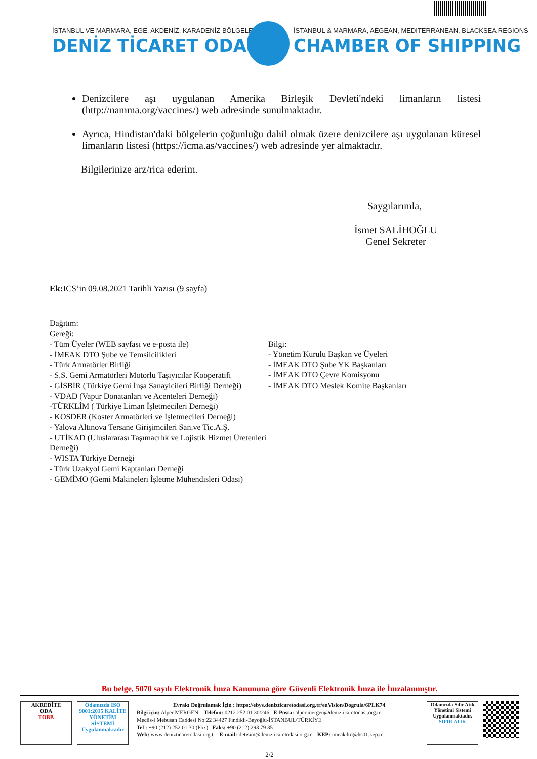İSTANBUL VE MARMARA, EGE, AKDENİZ, KARADENİZ BÖLGELERİ
İSTANBUL & MARMARA, AEGEAN, MEDITERRANEAN, BLACKSEA REGIONS
DENİZ TİCARET ODASI CHAMBER OF SHIPPING
Denizcilere aşı uygulanan Amerika Birleşik Devleti'ndeki limanların listesi (http://namma.org/vaccines/) web adresinde sunulmaktadır.
Ayrıca, Hindistan'daki bölgelerin çoğunluğu dahil olmak üzere denizcilere aşı uygulanan küresel limanların listesi (https://icma.as/vaccines/) web adresinde yer almaktadır.
Bilgilerinize arz/rica ederim.
Saygılarımla,
İsmet SALİHOĞLU
Genel Sekreter
Ek: ICS’in 09.08.2021 Tarihli Yazısı (9 sayfa)
Dağıtım:
Gereği:
- Tüm Üyeler (WEB sayfası ve e-posta ile)
- İMEAK DTO Şube ve Temsilcilikleri
- Türk Armatörler Birliği
- S.S. Gemi Armatörleri Motorlu Taşıyıcılar Kooperatifi
- GİSBİR (Türkiye Gemi İnşa Sanayicileri Birliği Derneği)
- VDAD (Vapur Donatanları ve Acenteleri Derneği)
-TÜRKLİM ( Türkiye Liman İşletmecileri Derneği)
- KOSDER (Koster Armatörleri ve İşletmecileri Derneği)
- Yalova Altınova Tersane Girişimcileri San.ve Tic.A.Ş.
- UTİKAD (Uluslararası Taşımacılık ve Lojistik Hizmet Üretenleri Derneği)
- WISTA Türkiye Derneği
- Türk Uzakyol Gemi Kaptanları Derneği
- GEMİMO (Gemi Makineleri İşletme Mühendisleri Odası)
Bilgi:
- Yönetim Kurulu Başkan ve Üyeleri
- İMEAK DTO Şube YK Başkanları
- İMEAK DTO Çevre Komisyonu
- İMEAK DTO Meslek Komite Başkanları
Bu belge, 5070 sayılı Elektronik İmza Kanununa göre Güvenli Elektronik İmza ile İmzalanmıştır.
AKREDİTE
ODA
TOBB
Odamızda ISO 9001:2015 KALİTE YÖNETİM SİSTEMİ Uygulanmaktadır
Evrakı Doğrulamak İçin : https://ebys.denizticaretodasi.org.tr/enVision/Dogrula/6PLK74
Bilgi için: Alper MERGEN Telefon: 0212 252 01 30/246 E-Posta: alper.mergen@denizticaretodasi.org.tr
Meclis-i Mebusan Caddesi No:22 34427 Fındıklı-Beyoğlu-İSTANBUL/TÜRKİYE
Tel : +90 (212) 252 01 30 (Pbx) Faks: +90 (212) 293 79 35
Web: www.denizticaretodasi.org.tr E-mail: iletisim@denizticaretodasi.org.tr KEP: imeakdto@hs01.kep.tr
Odamızda Sıfır Atık Yönetimi Sistemi Uygulanmaktadır.
SIFIR ATIK
2/2